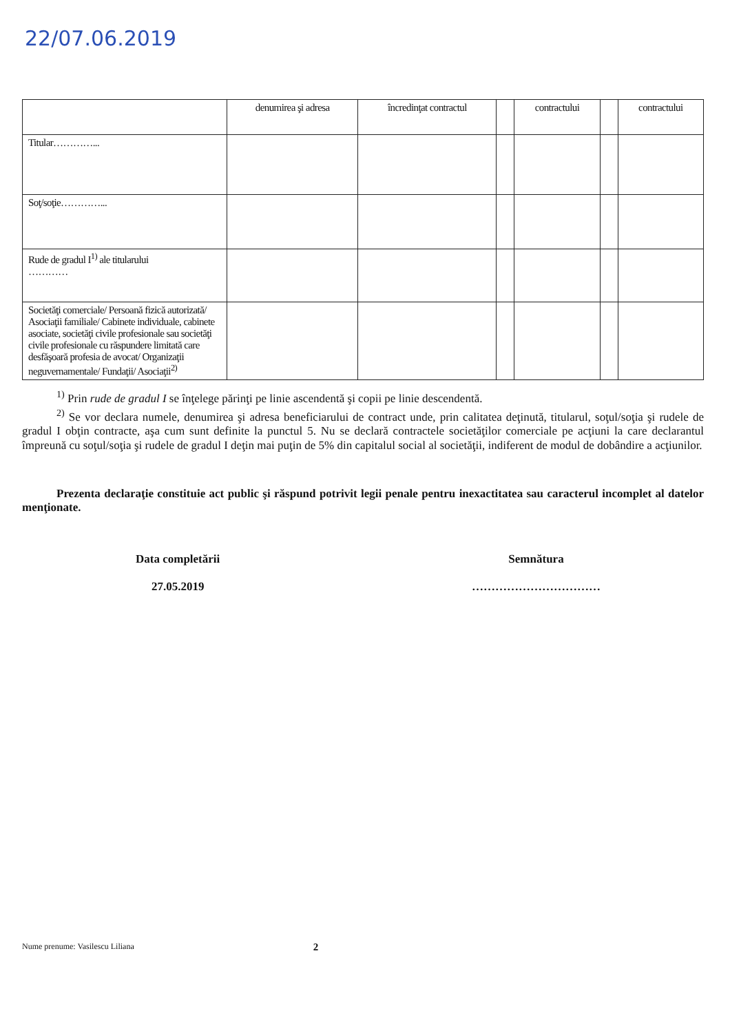22/07.06.2019
| | denumirea şi adresa | încredinţat contractul | | contractului | | contractului |
| --- | --- | --- | --- | --- | --- | --- |
| Titular…………... | | | | | | |
| Soţ/soţie…………... | | | | | | |
| Rude de gradul I<sup>1)</sup> ale titularului ………… | | | | | | |
| Societăţi comerciale/ Persoană fizică autorizată/ Asociaţii familiale/ Cabinete individuale, cabinete asociate, societăţi civile profesionale sau societăţi civile profesionale cu răspundere limitată care desfăşoară profesia de avocat/ Organizaţii neguvernamentale/ Fundaţii/ Asociaţii<sup>2)</sup> | | | | | | |
<sup>1)</sup> Prin rude de gradul I se înţelege părinţi pe linie ascendentă şi copii pe linie descendentă.
<sup>2)</sup> Se vor declara numele, denumirea şi adresa beneficiarului de contract unde, prin calitatea deţinută, titularul, soţul/soţia şi rudele de gradul I obţin contracte, aşa cum sunt definite la punctul 5. Nu se declară contractele societăţilor comerciale pe acţiuni la care declarantul împreună cu soţul/soţia şi rudele de gradul I deţin mai puţin de 5% din capitalul social al societăţii, indiferent de modul de dobândire a acţiunilor.
Prezenta declaraţie constituie act public şi răspund potrivit legii penale pentru inexactitatea sau caracterul incomplet al datelor menţionate.
Data completării
27.05.2019
Semnătura
……………………………
Nume prenume: Vasilescu Liliana 2